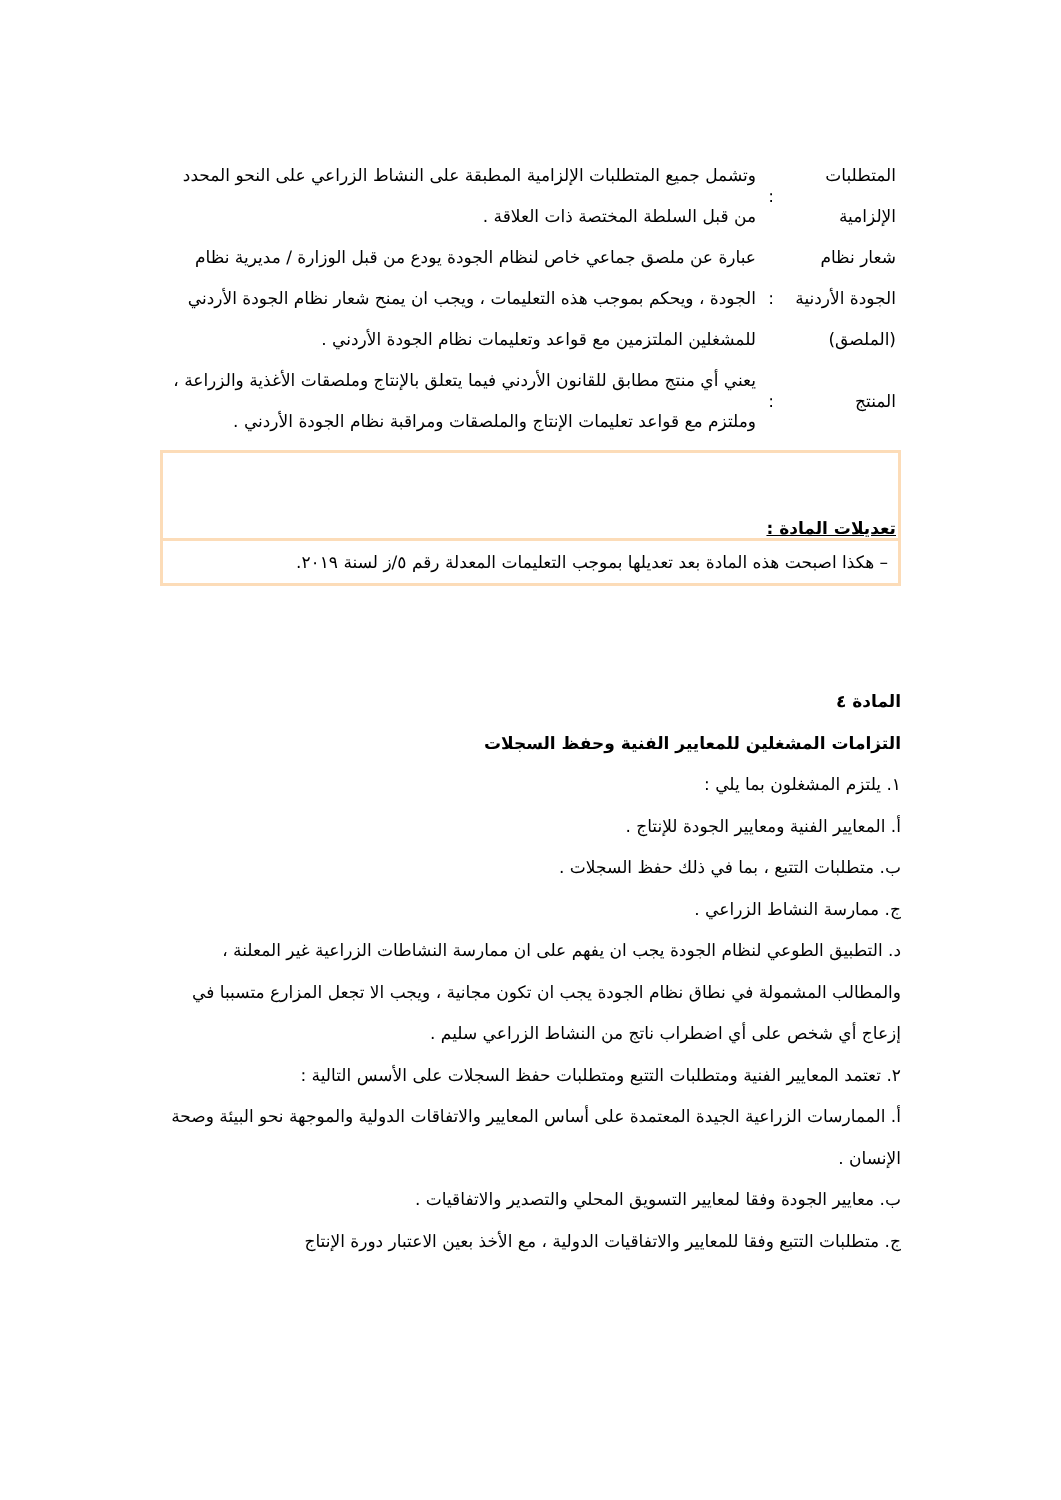| المتطلبات الإلزامية | : | وتشمل جميع المتطلبات الإلزامية المطبقة على النشاط الزراعي على النحو المحدد من قبل السلطة المختصة ذات العلاقة . |
| شعار نظام الجودة الأردنية (الملصق) | : | عبارة عن ملصق جماعي خاص لنظام الجودة يودع من قبل الوزارة / مديرية نظام الجودة ، ويحكم بموجب هذه التعليمات ، ويجب ان يمنح شعار نظام الجودة الأردني للمشغلين الملتزمين مع قواعد وتعليمات نظام الجودة الأردني . |
| المنتج | : | يعني أي منتج مطابق للقانون الأردني فيما يتعلق بالإنتاج وملصقات الأغذية والزراعة ، وملتزم مع قواعد تعليمات الإنتاج والملصقات ومراقبة نظام الجودة الأردني . |
تعديلات المادة :
– هكذا اصبحت هذه المادة بعد تعديلها بموجب التعليمات المعدلة رقم ٥/ز لسنة ٢٠١٩.
المادة ٤
التزامات المشغلين للمعايير الفنية وحفظ السجلات
١. يلتزم المشغلون بما يلي :
أ. المعايير الفنية ومعايير الجودة للإنتاج .
ب. متطلبات التتبع ، بما في ذلك حفظ السجلات .
ج. ممارسة النشاط الزراعي .
د. التطبيق الطوعي لنظام الجودة يجب ان يفهم على ان ممارسة النشاطات الزراعية غير المعلنة ، والمطالب المشمولة في نطاق نظام الجودة يجب ان تكون مجانية ، ويجب الا تجعل المزارع متسببا في إزعاج أي شخص على أي اضطراب ناتج من النشاط الزراعي سليم .
٢. تعتمد المعايير الفنية ومتطلبات التتبع ومتطلبات حفظ السجلات على الأسس التالية :
أ. الممارسات الزراعية الجيدة المعتمدة على أساس المعايير والاتفاقات الدولية والموجهة نحو البيئة وصحة الإنسان .
ب. معايير الجودة وفقا لمعايير التسويق المحلي والتصدير والاتفاقيات .
ج. متطلبات التتبع وفقا للمعايير والاتفاقيات الدولية ، مع الأخذ بعين الاعتبار دورة الإنتاج